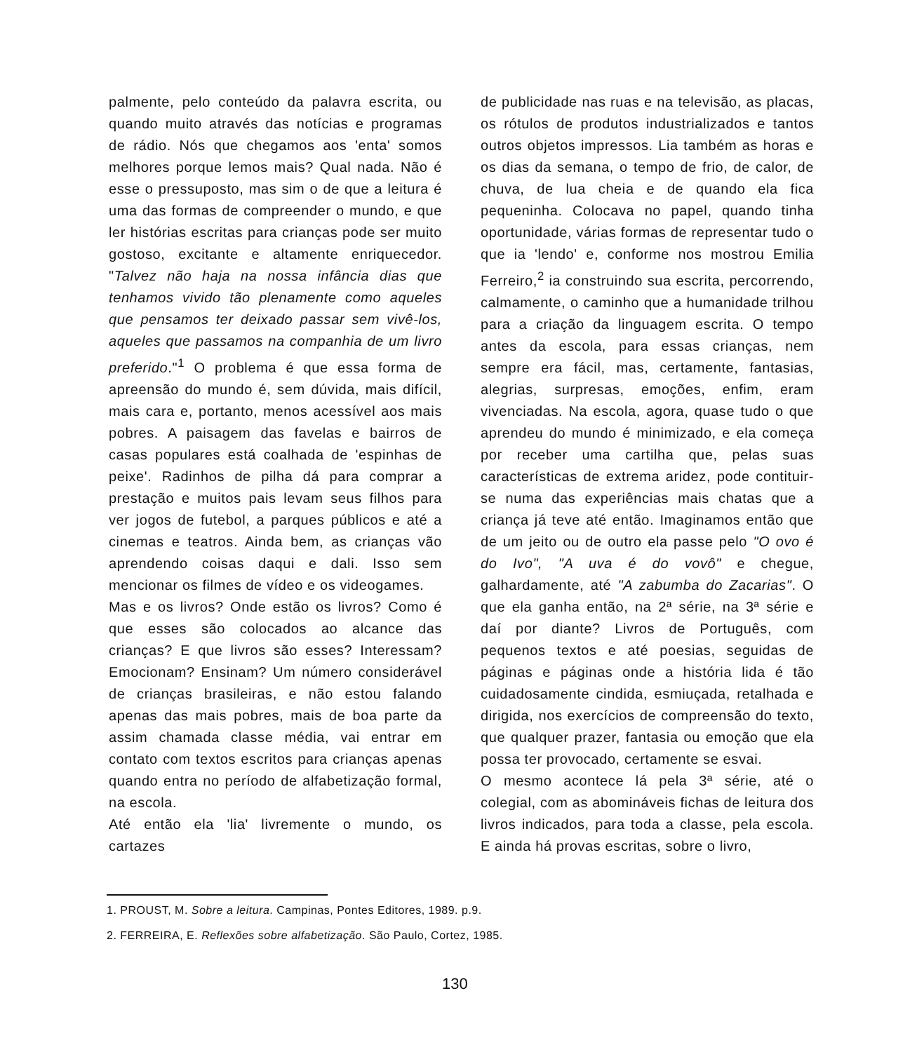palmente, pelo conteúdo da palavra escrita, ou quando muito através das notícias e programas de rádio. Nós que chegamos aos 'enta' somos melhores porque lemos mais? Qual nada. Não é esse o pressuposto, mas sim o de que a leitura é uma das formas de compreender o mundo, e que ler histórias escritas para crianças pode ser muito gostoso, excitante e altamente enriquecedor. "Talvez não haja na nossa infância dias que tenhamos vivido tão plenamente como aqueles que pensamos ter deixado passar sem vivê-los, aqueles que passamos na companhia de um livro preferido."<sup>1</sup> O problema é que essa forma de apreensão do mundo é, sem dúvida, mais difícil, mais cara e, portanto, menos acessível aos mais pobres. A paisagem das favelas e bairros de casas populares está coalhada de 'espinhas de peixe'. Radinhos de pilha dá para comprar a prestação e muitos pais levam seus filhos para ver jogos de futebol, a parques públicos e até a cinemas e teatros. Ainda bem, as crianças vão aprendendo coisas daqui e dali. Isso sem mencionar os filmes de vídeo e os videogames.
Mas e os livros? Onde estão os livros? Como é que esses são colocados ao alcance das crianças? E que livros são esses? Interessam? Emocionam? Ensinam? Um número considerável de crianças brasileiras, e não estou falando apenas das mais pobres, mais de boa parte da assim chamada classe média, vai entrar em contato com textos escritos para crianças apenas quando entra no período de alfabetização formal, na escola.
Até então ela 'lia' livremente o mundo, os cartazes
de publicidade nas ruas e na televisão, as placas, os rótulos de produtos industrializados e tantos outros objetos impressos. Lia também as horas e os dias da semana, o tempo de frio, de calor, de chuva, de lua cheia e de quando ela fica pequeninha. Colocava no papel, quando tinha oportunidade, várias formas de representar tudo o que ia 'lendo' e, conforme nos mostrou Emilia Ferreiro,<sup>2</sup> ia construindo sua escrita, percorrendo, calmamente, o caminho que a humanidade trilhou para a criação da linguagem escrita. O tempo antes da escola, para essas crianças, nem sempre era fácil, mas, certamente, fantasias, alegrias, surpresas, emoções, enfim, eram vivenciadas. Na escola, agora, quase tudo o que aprendeu do mundo é minimizado, e ela começa por receber uma cartilha que, pelas suas características de extrema aridez, pode contituir-se numa das experiências mais chatas que a criança já teve até então. Imaginamos então que de um jeito ou de outro ela passe pelo "O ovo é do Ivo", "A uva é do vovô" e chegue, galhardamente, até "A zabumba do Zacarias". O que ela ganha então, na 2ª série, na 3ª série e daí por diante? Livros de Português, com pequenos textos e até poesias, seguidas de páginas e páginas onde a história lida é tão cuidadosamente cindida, esmiuçada, retalhada e dirigida, nos exercícios de compreensão do texto, que qualquer prazer, fantasia ou emoção que ela possa ter provocado, certamente se esvai.
O mesmo acontece lá pela 3ª série, até o colegial, com as abomináveis fichas de leitura dos livros indicados, para toda a classe, pela escola. E ainda há provas escritas, sobre o livro,
1. PROUST, M. Sobre a leitura. Campinas, Pontes Editores, 1989. p.9.
2. FERREIRA, E. Reflexões sobre alfabetização. São Paulo, Cortez, 1985.
130